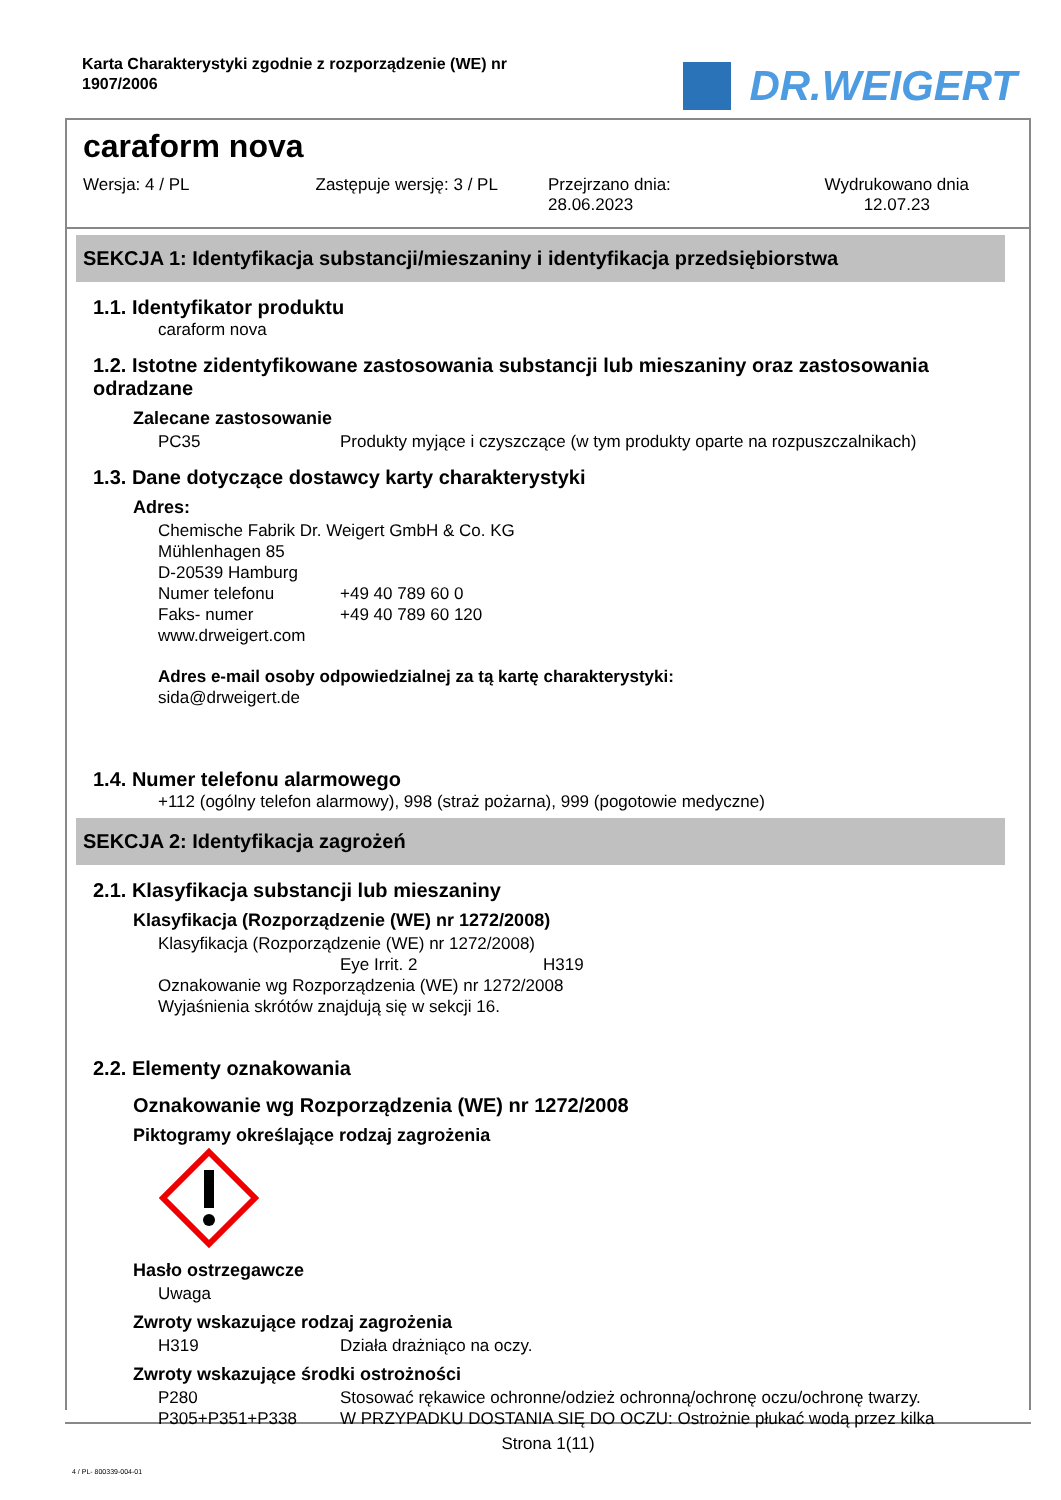Karta Charakterystyki zgodnie z rozporządzenie (WE) nr 1907/2006
DR.WEIGERT
caraform nova
Wersja: 4 / PL Zastępuje wersję: 3 / PL Przejrzano dnia:
28.06.2023
Wydrukowano dnia
12.07.23
SEKCJA 1: Identyfikacja substancji/mieszaniny i identyfikacja przedsiębiorstwa
1.1. Identyfikator produktu
caraform nova
1.2. Istotne zidentyfikowane zastosowania substancji lub mieszaniny oraz zastosowania odradzane
Zalecane zastosowanie
PC35 Produkty myjące i czyszczące (w tym produkty oparte na rozpuszczalnikach)
1.3. Dane dotyczące dostawcy karty charakterystyki
Adres:
Chemische Fabrik Dr. Weigert GmbH & Co. KG
Mühlenhagen 85
D-20539 Hamburg
Numer telefonu +49 40 789 60 0
Faks- numer +49 40 789 60 120
www.drweigert.com
Adres e-mail osoby odpowiedzialnej za tą kartę charakterystyki:
sida@drweigert.de
1.4. Numer telefonu alarmowego
+112 (ogólny telefon alarmowy), 998 (straż pożarna), 999 (pogotowie medyczne)
SEKCJA 2: Identyfikacja zagrożeń
2.1. Klasyfikacja substancji lub mieszaniny
Klasyfikacja (Rozporządzenie (WE) nr 1272/2008)
Klasyfikacja (Rozporządzenie (WE) nr 1272/2008)
Eye Irrit. 2 H319
Oznakowanie wg Rozporządzenia (WE) nr 1272/2008
Wyjaśnienia skrótów znajdują się w sekcji 16.
2.2. Elementy oznakowania
Oznakowanie wg Rozporządzenia (WE) nr 1272/2008
Piktogramy określające rodzaj zagrożenia
Hasło ostrzegawcze
Uwaga
Zwroty wskazujące rodzaj zagrożenia
H319 Działa drażniąco na oczy.
Zwroty wskazujące środki ostrożności
P280 Stosować rękawice ochronne/odzież ochronną/ochronę oczu/ochronę twarzy.
P305+P351+P338 W PRZYPADKU DOSTANIA SIĘ DO OCZU: Ostrożnie płukać wodą przez kilka
Strona 1(11)
4 / PL- 800339-004-01